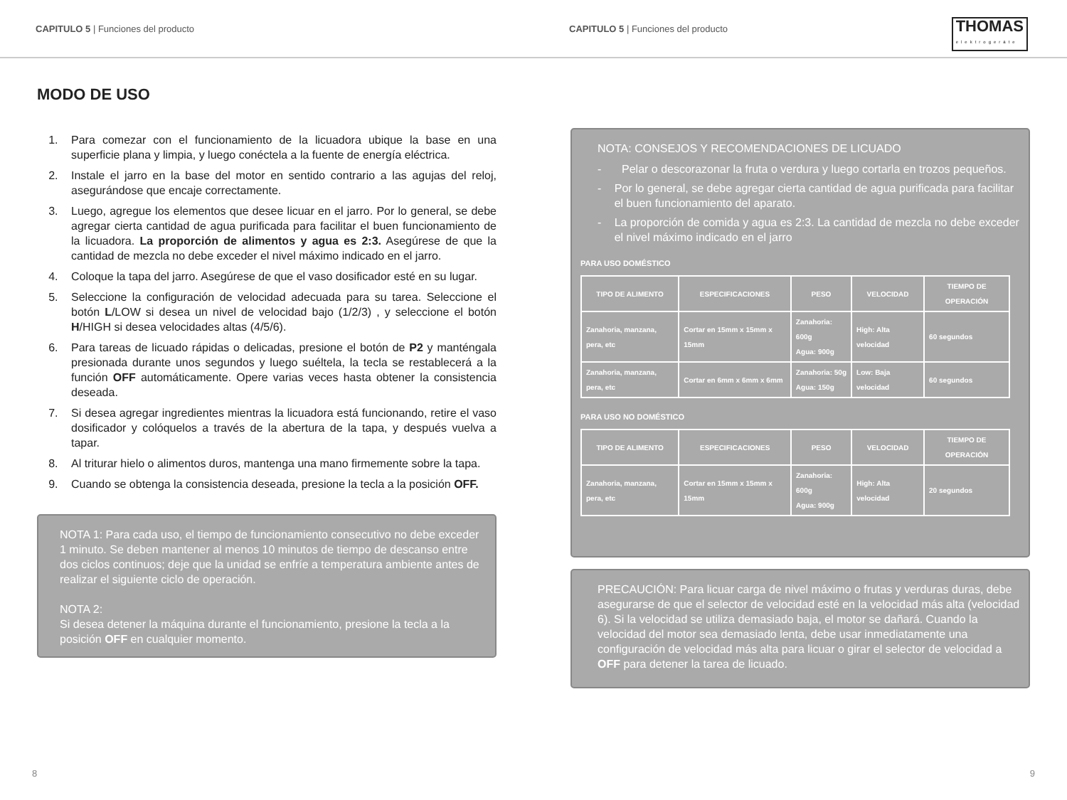CAPITULO 5 | Funciones del producto CAPITULO 5 | Funciones del producto
THOMAS
elektrogeräte
MODO DE USO
1. Para comezar con el funcionamiento de la licuadora ubique la base en una superficie plana y limpia, y luego conéctela a la fuente de energía eléctrica.
2. Instale el jarro en la base del motor en sentido contrario a las agujas del reloj, asegurándose que encaje correctamente.
3. Luego, agregue los elementos que desee licuar en el jarro. Por lo general, se debe agregar cierta cantidad de agua purificada para facilitar el buen funcionamiento de la licuadora. La proporción de alimentos y agua es 2:3. Asegúrese de que la cantidad de mezcla no debe exceder el nivel máximo indicado en el jarro.
4. Coloque la tapa del jarro. Asegúrese de que el vaso dosificador esté en su lugar.
5. Seleccione la configuración de velocidad adecuada para su tarea. Seleccione el botón L/LOW si desea un nivel de velocidad bajo (1/2/3) , y seleccione el botón H/HIGH si desea velocidades altas (4/5/6).
6. Para tareas de licuado rápidas o delicadas, presione el botón de P2 y manténgala presionada durante unos segundos y luego suéltela, la tecla se restablecerá a la función OFF automáticamente. Opere varias veces hasta obtener la consistencia deseada.
7. Si desea agregar ingredientes mientras la licuadora está funcionando, retire el vaso dosificador y colóquelos a través de la abertura de la tapa, y después vuelva a tapar.
8. Al triturar hielo o alimentos duros, mantenga una mano firmemente sobre la tapa.
9. Cuando se obtenga la consistencia deseada, presione la tecla a la posición OFF.
NOTA 1: Para cada uso, el tiempo de funcionamiento consecutivo no debe exceder 1 minuto. Se deben mantener al menos 10 minutos de tiempo de descanso entre dos ciclos continuos; deje que la unidad se enfríe a temperatura ambiente antes de realizar el siguiente ciclo de operación.
NOTA 2:
Si desea detener la máquina durante el funcionamiento, presione la tecla a la posición OFF en cualquier momento.
NOTA: CONSEJOS Y RECOMENDACIONES DE LICUADO
- Pelar o descorazonar la fruta o verdura y luego cortarla en trozos pequeños.
- Por lo general, se debe agregar cierta cantidad de agua purificada para facilitar el buen funcionamiento del aparato.
- La proporción de comida y agua es 2:3. La cantidad de mezcla no debe exceder el nivel máximo indicado en el jarro
PARA USO DOMÉSTICO
| TIPO DE ALIMENTO | ESPECIFICACIONES | PESO | VELOCIDAD | TIEMPO DE OPERACIÓN |
| --- | --- | --- | --- | --- |
| Zanahoria, manzana, pera, etc | Cortar en 15mm x 15mm x 15mm | Zanahoria: 600g Agua: 900g | High: Alta velocidad | 60 segundos |
| Zanahoria, manzana, pera, etc | Cortar en 6mm x 6mm x 6mm | Zanahoria: 50g Agua: 150g | Low: Baja velocidad | 60 segundos |
PARA USO NO DOMÉSTICO
| TIPO DE ALIMENTO | ESPECIFICACIONES | PESO | VELOCIDAD | TIEMPO DE OPERACIÓN |
| --- | --- | --- | --- | --- |
| Zanahoria, manzana, pera, etc | Cortar en 15mm x 15mm x 15mm | Zanahoria: 600g Agua: 900g | High: Alta velocidad | 20 segundos |
PRECAUCIÓN: Para licuar carga de nivel máximo o frutas y verduras duras, debe asegurarse de que el selector de velocidad esté en la velocidad más alta (velocidad 6). Si la velocidad se utiliza demasiado baja, el motor se dañará. Cuando la velocidad del motor sea demasiado lenta, debe usar inmediatamente una configuración de velocidad más alta para licuar o girar el selector de velocidad a OFF para detener la tarea de licuado.
8 9